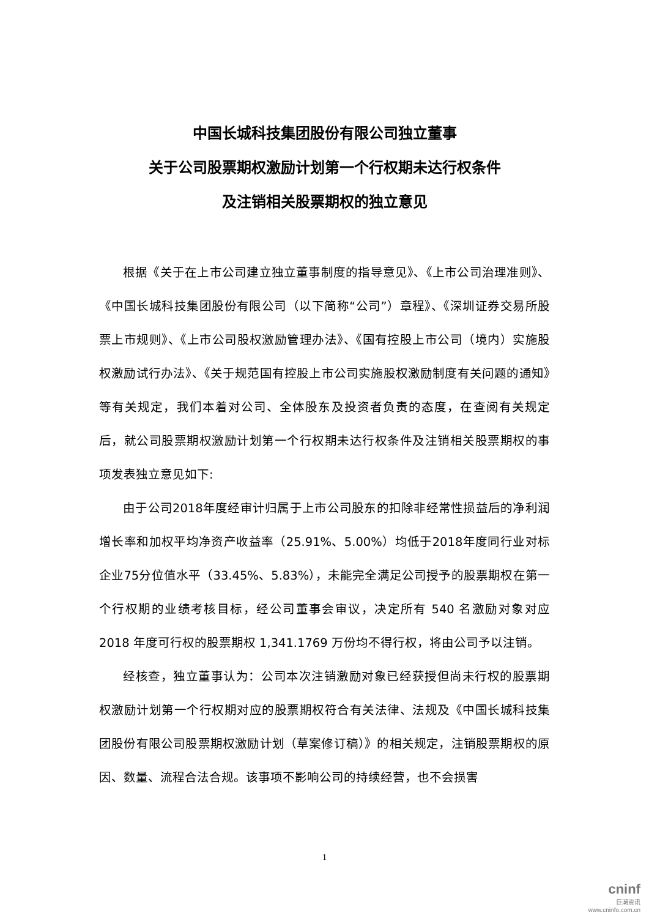中国长城科技集团股份有限公司独立董事
关于公司股票期权激励计划第一个行权期未达行权条件
及注销相关股票期权的独立意见
根据《关于在上市公司建立独立董事制度的指导意见》、《上市公司治理准则》、《中国长城科技集团股份有限公司（以下简称“公司”）章程》、《深圳证券交易所股票上市规则》、《上市公司股权激励管理办法》、《国有控股上市公司（境内）实施股权激励试行办法》、《关于规范国有控股上市公司实施股权激励制度有关问题的通知》等有关规定，我们本着对公司、全体股东及投资者负责的态度，在查阅有关规定后，就公司股票期权激励计划第一个行权期未达行权条件及注销相关股票期权的事项发表独立意见如下:
由于公司2018年度经审计归属于上市公司股东的扣除非经常性损益后的净利润增长率和加权平均净资产收益率（25.91%、5.00%）均低于2018年度同行业对标企业75分位值水平（33.45%、5.83%），未能完全满足公司授予的股票期权在第一个行权期的业绩考核目标，经公司董事会审议，决定所有 540 名激励对象对应 2018 年度可行权的股票期权 1,341.1769 万份均不得行权，将由公司予以注销。
经核查，独立董事认为：公司本次注销激励对象已经获授但尚未行权的股票期权激励计划第一个行权期对应的股票期权符合有关法律、法规及《中国长城科技集团股份有限公司股票期权激励计划（草案修订稿）》的相关规定，注销股票期权的原因、数量、流程合法合规。该事项不影响公司的持续经营，也不会损害
1
cninf
巨潮资讯
www.cninfo.com.cn